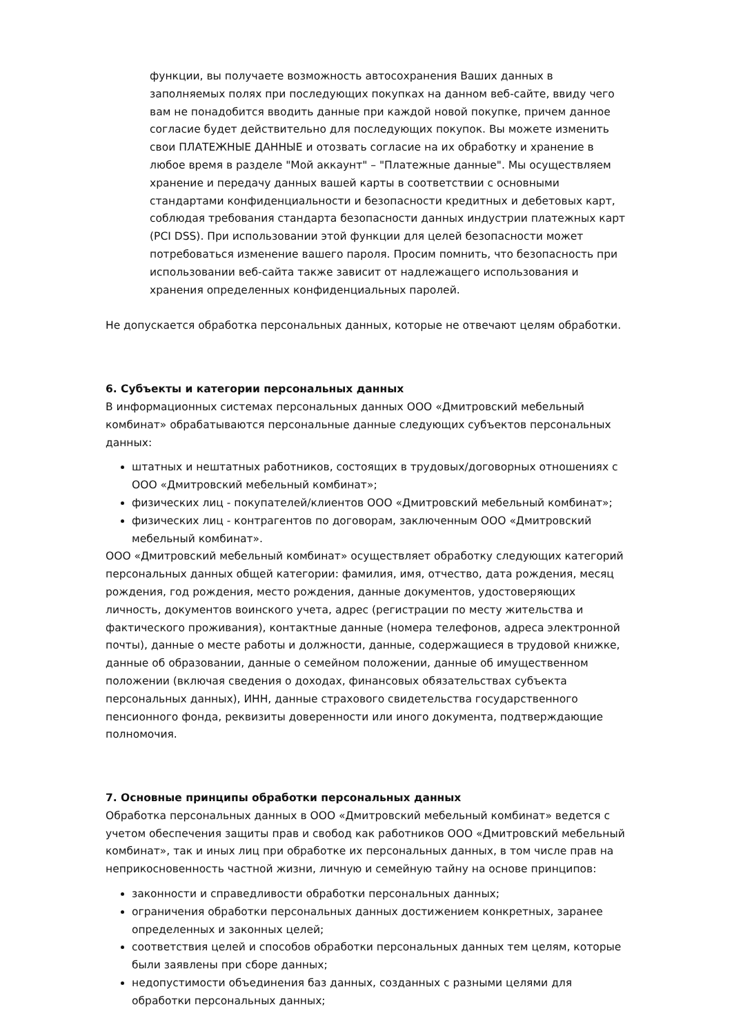функции, вы получаете возможность автосохранения Ваших данных в заполняемых полях при последующих покупках на данном веб-сайте, ввиду чего вам не понадобится вводить данные при каждой новой покупке, причем данное согласие будет действительно для последующих покупок. Вы можете изменить свои ПЛАТЕЖНЫЕ ДАННЫЕ и отозвать согласие на их обработку и хранение в любое время в разделе "Мой аккаунт" – "Платежные данные". Мы осуществляем хранение и передачу данных вашей карты в соответствии с основными стандартами конфиденциальности и безопасности кредитных и дебетовых карт, соблюдая требования стандарта безопасности данных индустрии платежных карт (PCI DSS). При использовании этой функции для целей безопасности может потребоваться изменение вашего пароля. Просим помнить, что безопасность при использовании веб-сайта также зависит от надлежащего использования и хранения определенных конфиденциальных паролей.
Не допускается обработка персональных данных, которые не отвечают целям обработки.
6. Субъекты и категории персональных данных
В информационных системах персональных данных ООО «Дмитровский мебельный комбинат» обрабатываются персональные данные следующих субъектов персональных данных:
штатных и нештатных работников, состоящих в трудовых/договорных отношениях с ООО «Дмитровский мебельный комбинат»;
физических лиц - покупателей/клиентов ООО «Дмитровский мебельный комбинат»;
физических лиц - контрагентов по договорам, заключенным ООО «Дмитровский мебельный комбинат».
ООО «Дмитровский мебельный комбинат» осуществляет обработку следующих категорий персональных данных общей категории: фамилия, имя, отчество, дата рождения, месяц рождения, год рождения, место рождения, данные документов, удостоверяющих личность, документов воинского учета, адрес (регистрации по месту жительства и фактического проживания), контактные данные (номера телефонов, адреса электронной почты), данные о месте работы и должности, данные, содержащиеся в трудовой книжке, данные об образовании, данные о семейном положении, данные об имущественном положении (включая сведения о доходах, финансовых обязательствах субъекта персональных данных), ИНН, данные страхового свидетельства государственного пенсионного фонда, реквизиты доверенности или иного документа, подтверждающие полномочия.
7. Основные принципы обработки персональных данных
Обработка персональных данных в ООО «Дмитровский мебельный комбинат» ведется с учетом обеспечения защиты прав и свобод как работников ООО «Дмитровский мебельный комбинат», так и иных лиц при обработке их персональных данных, в том числе прав на неприкосновенность частной жизни, личную и семейную тайну на основе принципов:
законности и справедливости обработки персональных данных;
ограничения обработки персональных данных достижением конкретных, заранее определенных и законных целей;
соответствия целей и способов обработки персональных данных тем целям, которые были заявлены при сборе данных;
недопустимости объединения баз данных, созданных с разными целями для обработки персональных данных;